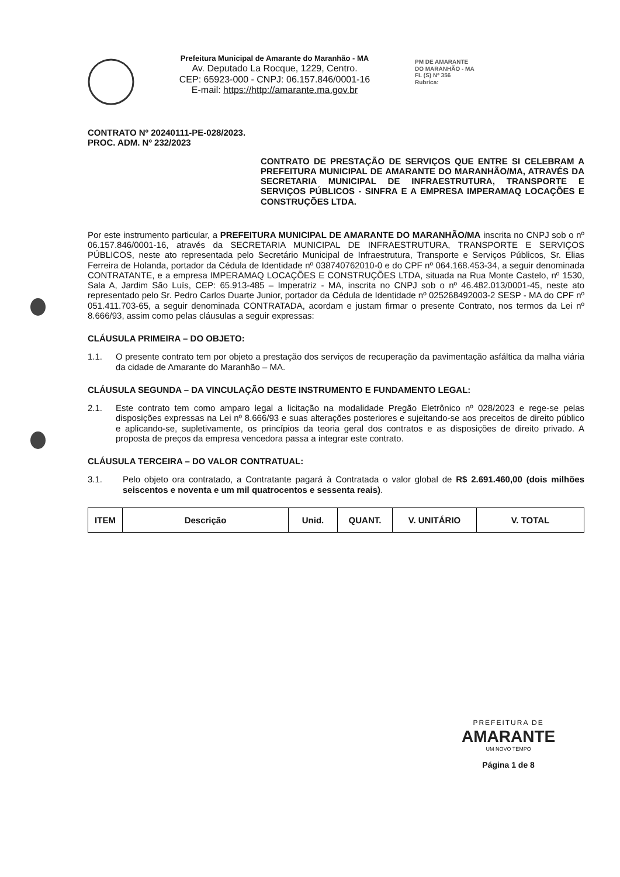Prefeitura Municipal de Amarante do Maranhão - MA
Av. Deputado La Rocque, 1229, Centro.
CEP: 65923-000 - CNPJ: 06.157.846/0001-16
E-mail: https://http://amarante.ma.gov.br
PM DE AMARANTE
DO MARANHÃO - MA
FL (S) Nº 356
Rubrica:
CONTRATO Nº 20240111-PE-028/2023.
PROC. ADM. Nº 232/2023
CONTRATO DE PRESTAÇÃO DE SERVIÇOS QUE ENTRE SI CELEBRAM A PREFEITURA MUNICIPAL DE AMARANTE DO MARANHÃO/MA, ATRAVÉS DA SECRETARIA MUNICIPAL DE INFRAESTRUTURA, TRANSPORTE E SERVIÇOS PÚBLICOS - SINFRA E A EMPRESA IMPERAMAQ LOCAÇÕES E CONSTRUÇÕES LTDA.
Por este instrumento particular, a PREFEITURA MUNICIPAL DE AMARANTE DO MARANHÃO/MA inscrita no CNPJ sob o nº 06.157.846/0001-16, através da SECRETARIA MUNICIPAL DE INFRAESTRUTURA, TRANSPORTE E SERVIÇOS PÚBLICOS, neste ato representada pelo Secretário Municipal de Infraestrutura, Transporte e Serviços Públicos, Sr. Elias Ferreira de Holanda, portador da Cédula de Identidade nº 038740762010-0 e do CPF nº 064.168.453-34, a seguir denominada CONTRATANTE, e a empresa IMPERAMAQ LOCAÇÕES E CONSTRUÇÕES LTDA, situada na Rua Monte Castelo, nº 1530, Sala A, Jardim São Luís, CEP: 65.913-485 – Imperatriz - MA, inscrita no CNPJ sob o nº 46.482.013/0001-45, neste ato representado pelo Sr. Pedro Carlos Duarte Junior, portador da Cédula de Identidade nº 025268492003-2 SESP - MA do CPF nº 051.411.703-65, a seguir denominada CONTRATADA, acordam e justam firmar o presente Contrato, nos termos da Lei nº 8.666/93, assim como pelas cláusulas a seguir expressas:
CLÁUSULA PRIMEIRA – DO OBJETO:
1.1. O presente contrato tem por objeto a prestação dos serviços de recuperação da pavimentação asfáltica da malha viária da cidade de Amarante do Maranhão – MA.
CLÁUSULA SEGUNDA – DA VINCULAÇÃO DESTE INSTRUMENTO E FUNDAMENTO LEGAL:
2.1. Este contrato tem como amparo legal a licitação na modalidade Pregão Eletrônico nº 028/2023 e rege-se pelas disposições expressas na Lei nº 8.666/93 e suas alterações posteriores e sujeitando-se aos preceitos de direito público e aplicando-se, supletivamente, os princípios da teoria geral dos contratos e as disposições de direito privado. A proposta de preços da empresa vencedora passa a integrar este contrato.
CLÁUSULA TERCEIRA – DO VALOR CONTRATUAL:
3.1. Pelo objeto ora contratado, a Contratante pagará à Contratada o valor global de R$ 2.691.460,00 (dois milhões seiscentos e noventa e um mil quatrocentos e sessenta reais).
| ITEM | Descrição | Unid. | QUANT. | V. UNITÁRIO | V. TOTAL |
| --- | --- | --- | --- | --- | --- |
PREFEITURA DE
AMARANTE
UM NOVO TEMPO
Página 1 de 8